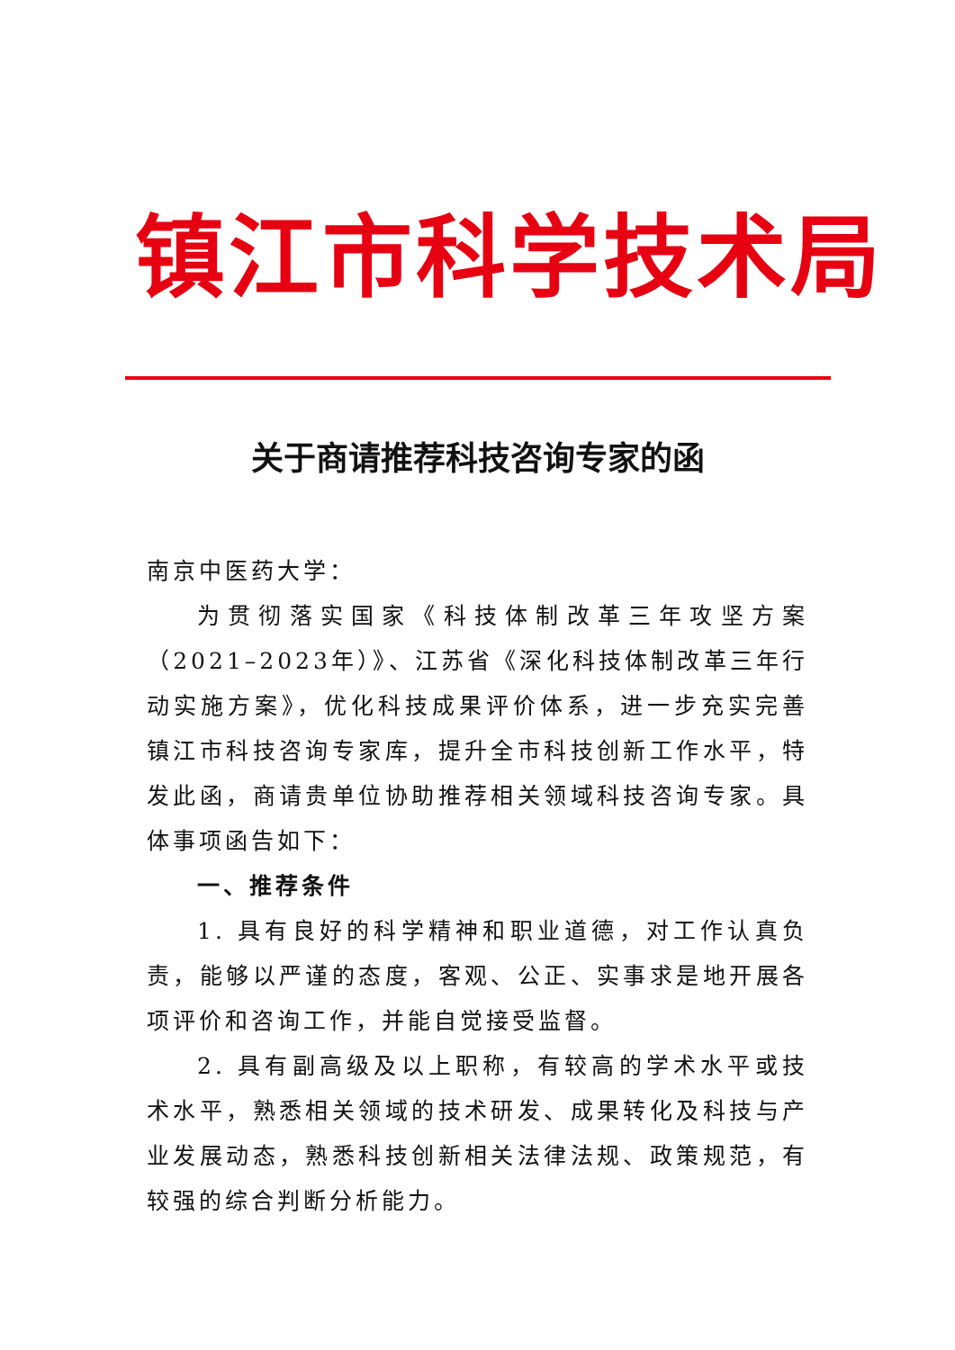镇江市科学技术局
关于商请推荐科技咨询专家的函
南京中医药大学：
为贯彻落实国家《科技体制改革三年攻坚方案（2021–2023年）》、江苏省《深化科技体制改革三年行动实施方案》，优化科技成果评价体系，进一步充实完善镇江市科技咨询专家库，提升全市科技创新工作水平，特发此函，商请贵单位协助推荐相关领域科技咨询专家。具体事项函告如下：
一、推荐条件
1. 具有良好的科学精神和职业道德，对工作认真负责，能够以严谨的态度，客观、公正、实事求是地开展各项评价和咨询工作，并能自觉接受监督。
2. 具有副高级及以上职称，有较高的学术水平或技术水平，熟悉相关领域的技术研发、成果转化及科技与产业发展动态，熟悉科技创新相关法律法规、政策规范，有较强的综合判断分析能力。